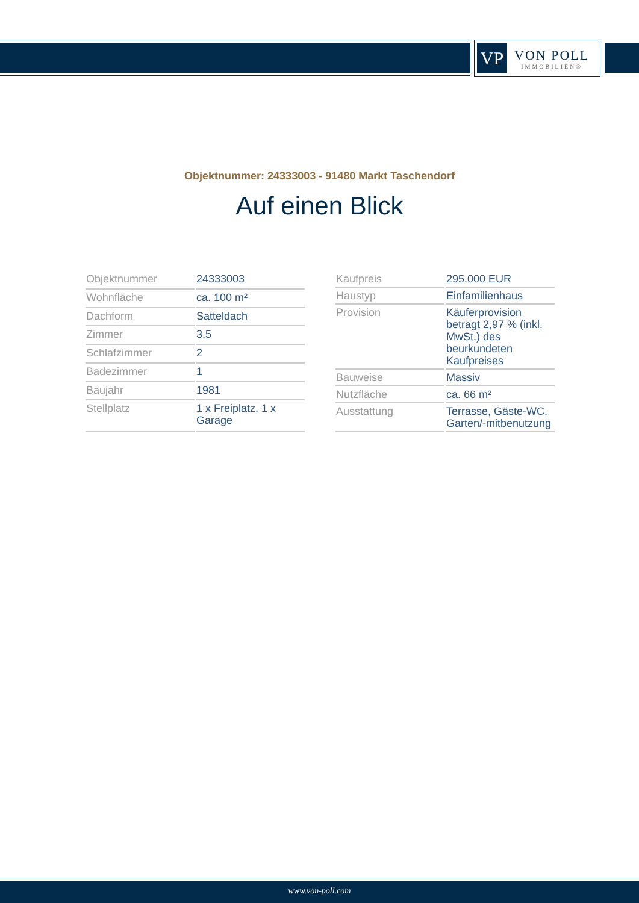VP
VON POLL
IMMOBILIEN®
Objektnummer: 24333003 - 91480 Markt Taschendorf
Auf einen Blick
| Objektnummer | 24333003 |
| Wohnfläche | ca. 100 m² |
| Dachform | Satteldach |
| Zimmer | 3.5 |
| Schlafzimmer | 2 |
| Badezimmer | 1 |
| Baujahr | 1981 |
| Stellplatz | 1 x Freiplatz, 1 x Garage |
| Kaufpreis | 295.000 EUR |
| Haustyp | Einfamilienhaus |
| Provision | Käuferprovision beträgt 2,97 % (inkl. MwSt.) des beurkundeten Kaufpreises |
| Bauweise | Massiv |
| Nutzfläche | ca. 66 m² |
| Ausstattung | Terrasse, Gäste-WC, Garten/-mitbenutzung |
www.von-poll.com